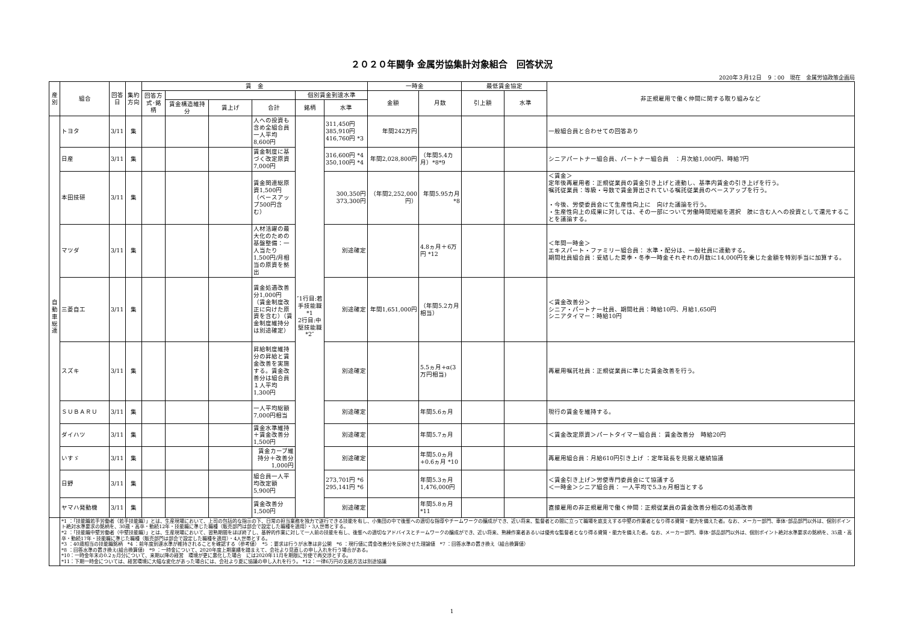２０２０年闘争 金属労協集計対象組合　回答状況
2020年３月12日　９：00　現在　金属労協政策企画局
| 産別 | 組合 | 回答日 | 集約方向 | 賃 金 | | | | | | 一時金 | | 最低賃金協定 | | 非正規雇用で働く仲間に関する取り組みなど |
| --- | --- | --- | --- | --- | --- | --- | --- | --- | --- | --- | --- | --- | --- | --- |
| | | | | 回答方式･銘柄 | | | | 個別賃金到達水準 | | 金額 | 月数 | 引上額 | 水準 | |
| | | | | | 賃金構造維持分 | 賃上げ | 合計 | 銘柄 | 水準 | | | | | |
| 自動車総連 | トヨタ | 3/11 | 集 | | | | 人への投資も含め全組合員一人平均8,600円 | ″1行目:若手技能職 *1 2行目:中堅技能職 *2″ | 311,450円 385,910円 416,760円 *3 | 年間242万円 | | | | 一般組合員と合わせての回答あり |
| | 日産 | 3/11 | 集 | | | | 賃金制度に基づく改定原資7,000円 | | 316,600円 *4 350,100円 *4 | 年間2,028,800円 | （年間5.4カ月）*8*9 | | | シニアパートナー組合員、パートナー組合員 ：月次給1,000円、時給7円 |
| | 本田技研 | 3/11 | 集 | | | | 賃金関連総原資1,500円（ベースアップ500円含む） | | 300,350円 373,300円 | （年間2,252,000円） | 年間5.95カ月 *8 | | | ＜賃金＞ 定年後再雇用者：正規従業員の賃金引き上げと連動し、基準内賃金の引き上げを行う。 嘱託従業員：等級・号数で賃金算出されている嘱託従業員のベースアップを行う。 ・今後、労使委員会にて生産性向上に 向けた議論を行う。 ・生産性向上の成果に対しては、その一部について労働時間短縮を選択 肢に含む人への投資として還元することを議論する。 |
| | マツダ | 3/11 | 集 | | | | 人材活躍の最大化のための基盤整備：一人当たり1,500円/月相当の原資を拠出 | | 別途確定 | | 4.8ヵ月＋6万円 *12 | | | ＜年間一時金＞ エキスパート・ファミリー組合員： 水準・配分は、一般社員に連動する。 期間社員組合員：妥結した夏季・冬季一時金それぞれの月数に14,000円を乗じた金額を特別手当に加算する。 |
| | 三菱自工 | 3/11 | 集 | | | | 賃金処遇改善分1,000円（賃金制度改正に向けた原資を含む）（賃金制度維持分は別途確定） | | 別途確定 | 年間1,651,000円 | （年間5.2カ月相当） | | | ＜賃金改善分＞ シニア・パートナー社員、期間社員：時給10円、月給1,650円 シニアタイマー：時給10円 |
| | スズキ | 3/11 | 集 | | | | 昇給制度維持分の昇給と賃金改善を実施する。賃金改善分は組合員１人平均1,300円 | | 別途確定 | | 5.5ヵ月+α(3万円相当) | | | 再雇用嘱託社員：正規従業員に準じた賃金改善を行う。 |
| | ＳＵＢＡＲＵ | 3/11 | 集 | | | | 一人平均総額7,000円相当 | | 別途確定 | | 年間5.6ヵ月 | | | 現行の賃金を維持する。 |
| | ダイハツ | 3/11 | 集 | | | | 賃金水準維持＋賃金改善分1,500円 | | 別途確定 | | 年間5.7ヵ月 | | | ＜賃金改定原資＞パートタイマー組合員： 賃金改善分 時給20円 |
| | いすゞ | 3/11 | 集 | | | | 賃金カーブ維持分＋改善分1,000円 | | 別途確定 | | 年間5.0ヵ月+0.6ヵ月 *10 | | | 再雇用組合員：月給610円引き上げ ：定年延長を見据え継続協議 |
| | 日野 | 3/11 | 集 | | | | 組合員一人平均改定額5,900円 | | 273,701円 *6 295,141円 *6 | | 年間5.3ヵ月 1,476,000円 | | | ＜賃金引き上げ＞労使専門委員会にて協議する ＜一時金＞シニア組合員： 一人平均で5.3ヵ月相当とする |
| | ヤマハ発動機 | 3/11 | 集 | | | | 賃金改善分1,500円 | | 別途確定 | | 年間5.8ヵ月 *11 | | | 直接雇用の非正規雇用で働く仲間：正規従業員の賃金改善分相応の処遇改善 |
| | *1 ：「技能職若手労働者（若手技能職）」とは、生産現場において、上司の包括的な指示の下、日常の担当業務を独力で遂行できる技能を有し、小集団の中で後輩への適切な指導やチームワークの醸成ができ、近い将来、監督者との間に立って職場を底支えする中堅の作業者となり得る資質・能力を備えた者。なお、メーカー部門、車体･部品部門以外は、個別ポイント絶対水準要求の銘柄を、30歳・高卒・勤続12年・技能職に準じた職種（販売部門は部会で設定した職種を適用）・3人世帯とする。 *2 ：「技能職中堅労働者（中堅技能職）」とは、生産現場において、習熟期間をほぼ終了し、基幹的作業に対して一人前の技能を有し、後輩への適切なアドバイスとチームワークの醸成ができ、近い将来、熟練作業者あるいは優秀な監督者となり得る資質・能力を備えた者。なお、メーカー部門、車体･部品部門以外は、個別ポイント絶対水準要求の銘柄を、35歳・高卒・勤続17年・技能職に準じた職種（販売部門は部会で設定した職種を適用）・4人世帯とする。 *3 ：40歳相当の技能職銘柄 *4 ：前年度到達水準が維持されることを確認する（参考値） *5 ：要求は行うが水準は非公開 *6 ：現行値に賃金改善分を反映させた理論値 *7 ：回答水準の置き換え（組合換算値） *8 ：回答水準の置き換え(組合換算値) *9 ：一時金について、2020年度上期業績を踏まえて、会社より見直しの申し入れを行う場合がある。 *10：一時金年末の0.2ヵ月分について、来期以降の経営 環境が更に悪化した場合 には2020年11月を期限に労使で再交渉とする。 *11：下期一時金については、経営環境に大幅な変化があった場合には、会社より夏に協議の申し入れを行う。 *12：一律6万円の支給方法は別途協議 | | | | | | | | | | | | | |
1